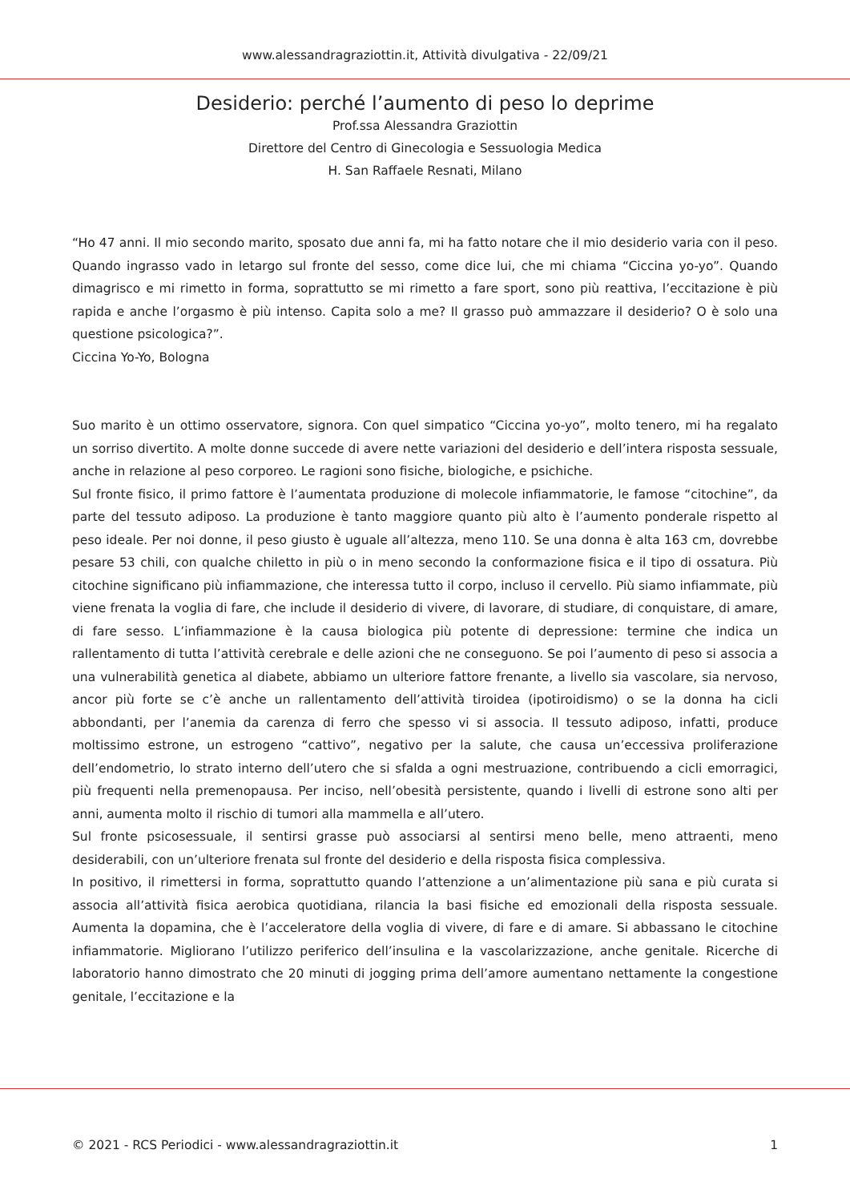www.alessandragraziottin.it, Attività divulgativa - 22/09/21
Desiderio: perché l’aumento di peso lo deprime
Prof.ssa Alessandra Graziottin
Direttore del Centro di Ginecologia e Sessuologia Medica
H. San Raffaele Resnati, Milano
“Ho 47 anni. Il mio secondo marito, sposato due anni fa, mi ha fatto notare che il mio desiderio varia con il peso. Quando ingrasso vado in letargo sul fronte del sesso, come dice lui, che mi chiama “Ciccina yo-yo”. Quando dimagrisco e mi rimetto in forma, soprattutto se mi rimetto a fare sport, sono più reattiva, l’eccitazione è più rapida e anche l’orgasmo è più intenso. Capita solo a me? Il grasso può ammazzare il desiderio? O è solo una questione psicologica?”.
Ciccina Yo-Yo, Bologna
Suo marito è un ottimo osservatore, signora. Con quel simpatico “Ciccina yo-yo”, molto tenero, mi ha regalato un sorriso divertito. A molte donne succede di avere nette variazioni del desiderio e dell’intera risposta sessuale, anche in relazione al peso corporeo. Le ragioni sono fisiche, biologiche, e psichiche.
Sul fronte fisico, il primo fattore è l’aumentata produzione di molecole infiammatorie, le famose “citochine”, da parte del tessuto adiposo. La produzione è tanto maggiore quanto più alto è l’aumento ponderale rispetto al peso ideale. Per noi donne, il peso giusto è uguale all’altezza, meno 110. Se una donna è alta 163 cm, dovrebbe pesare 53 chili, con qualche chiletto in più o in meno secondo la conformazione fisica e il tipo di ossatura. Più citochine significano più infiammazione, che interessa tutto il corpo, incluso il cervello. Più siamo infiammate, più viene frenata la voglia di fare, che include il desiderio di vivere, di lavorare, di studiare, di conquistare, di amare, di fare sesso. L’infiammazione è la causa biologica più potente di depressione: termine che indica un rallentamento di tutta l’attività cerebrale e delle azioni che ne conseguono. Se poi l’aumento di peso si associa a una vulnerabilità genetica al diabete, abbiamo un ulteriore fattore frenante, a livello sia vascolare, sia nervoso, ancor più forte se c’è anche un rallentamento dell’attività tiroidea (ipotiroidismo) o se la donna ha cicli abbondanti, per l’anemia da carenza di ferro che spesso vi si associa. Il tessuto adiposo, infatti, produce moltissimo estrone, un estrogeno “cattivo”, negativo per la salute, che causa un’eccessiva proliferazione dell’endometrio, lo strato interno dell’utero che si sfalda a ogni mestruazione, contribuendo a cicli emorragici, più frequenti nella premenopausa. Per inciso, nell’obesità persistente, quando i livelli di estrone sono alti per anni, aumenta molto il rischio di tumori alla mammella e all’utero.
Sul fronte psicosessuale, il sentirsi grasse può associarsi al sentirsi meno belle, meno attraenti, meno desiderabili, con un’ulteriore frenata sul fronte del desiderio e della risposta fisica complessiva.
In positivo, il rimettersi in forma, soprattutto quando l’attenzione a un’alimentazione più sana e più curata si associa all’attività fisica aerobica quotidiana, rilancia la basi fisiche ed emozionali della risposta sessuale. Aumenta la dopamina, che è l’acceleratore della voglia di vivere, di fare e di amare. Si abbassano le citochine infiammatorie. Migliorano l’utilizzo periferico dell’insulina e la vascolarizzazione, anche genitale. Ricerche di laboratorio hanno dimostrato che 20 minuti di jogging prima dell’amore aumentano nettamente la congestione genitale, l’eccitazione e la
© 2021 - RCS Periodici - www.alessandragraziottin.it 1